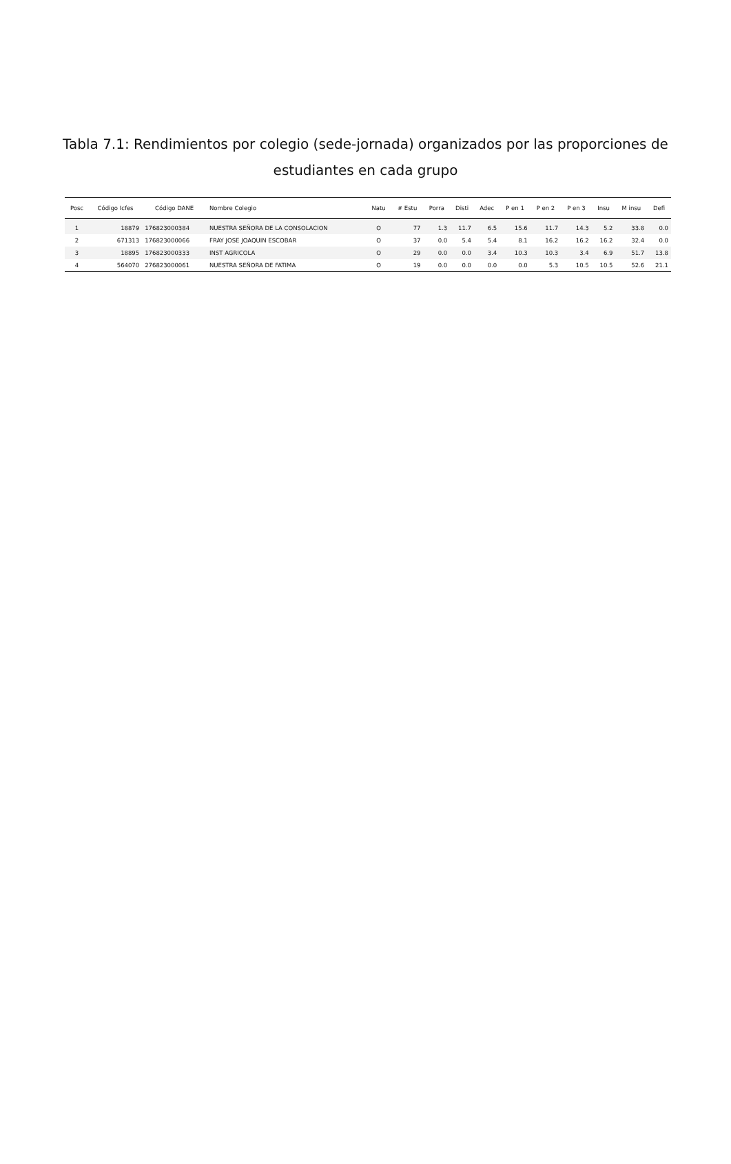Tabla 7.1: Rendimientos por colegio (sede-jornada) organizados por las proporciones de estudiantes en cada grupo
| Posc | Código Icfes | Código DANE | Nombre Colegio | Natu | # Estu | Porra | Disti | Adec | P en 1 | P en 2 | P en 3 | Insu | M insu | Defi |
| --- | --- | --- | --- | --- | --- | --- | --- | --- | --- | --- | --- | --- | --- | --- |
| 1 | 18879 | 176823000384 | NUESTRA SEÑORA DE LA CONSOLACION | O | 77 | 1.3 | 11.7 | 6.5 | 15.6 | 11.7 | 14.3 | 5.2 | 33.8 | 0.0 |
| 2 | 671313 | 176823000066 | FRAY JOSE JOAQUIN ESCOBAR | O | 37 | 0.0 | 5.4 | 5.4 | 8.1 | 16.2 | 16.2 | 16.2 | 32.4 | 0.0 |
| 3 | 18895 | 176823000333 | INST AGRICOLA | O | 29 | 0.0 | 0.0 | 3.4 | 10.3 | 10.3 | 3.4 | 6.9 | 51.7 | 13.8 |
| 4 | 564070 | 276823000061 | NUESTRA SEÑORA DE FATIMA | O | 19 | 0.0 | 0.0 | 0.0 | 0.0 | 5.3 | 10.5 | 10.5 | 52.6 | 21.1 |